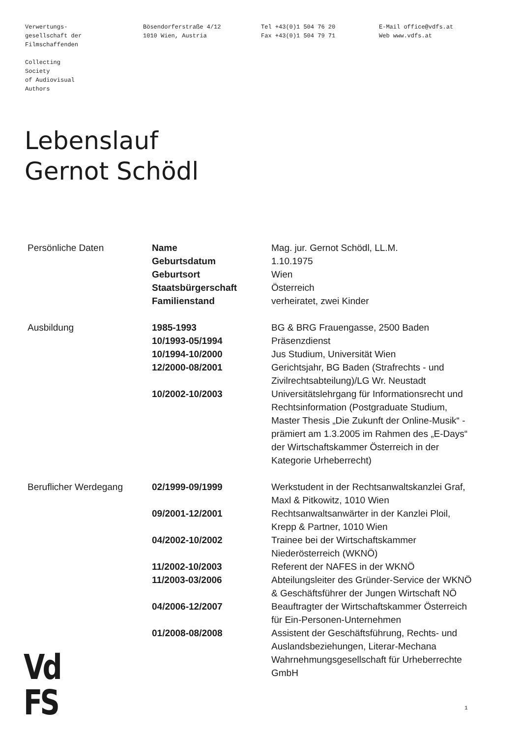Verwertungs-
gesellschaft der
Filmschaffenden
Collecting
Society
of Audiovisual
Authors
Bösendorferstraße 4/12
1010 Wien, Austria
Tel +43(0)1 504 76 20
Fax +43(0)1 504 79 71
E-Mail office@vdfs.at
Web www.vdfs.at
Lebenslauf
Gernot Schödl
| Persönliche Daten | Name | Mag. jur. Gernot Schödl, LL.M. |
| | Geburtsdatum | 1.10.1975 |
| | Geburtsort | Wien |
| | Staatsbürgerschaft | Österreich |
| | Familienstand | verheiratet, zwei Kinder |
| Ausbildung | 1985-1993 | BG & BRG Frauengasse, 2500 Baden |
| | 10/1993-05/1994 | Präsenzdienst |
| | 10/1994-10/2000 | Jus Studium, Universität Wien |
| | 12/2000-08/2001 | Gerichtsjahr, BG Baden (Strafrechts - und Zivilrechtsabteilung)/LG Wr. Neustadt |
| | 10/2002-10/2003 | Universitätslehrgang für Informationsrecht und Rechtsinformation (Postgraduate Studium, Master Thesis „Die Zukunft der Online-Musik“ - prämiert am 1.3.2005 im Rahmen des „E-Days“ der Wirtschaftskammer Österreich in der Kategorie Urheberrecht) |
| Beruflicher Werdegang | 02/1999-09/1999 | Werkstudent in der Rechtsanwaltskanzlei Graf, Maxl & Pitkowitz, 1010 Wien |
| | 09/2001-12/2001 | Rechtsanwaltsanwärter in der Kanzlei Ploil, Krepp & Partner, 1010 Wien |
| | 04/2002-10/2002 | Trainee bei der Wirtschaftskammer Niederösterreich (WKNÖ) |
| | 11/2002-10/2003 | Referent der NAFES in der WKNÖ |
| | 11/2003-03/2006 | Abteilungsleiter des Gründer-Service der WKNÖ & Geschäftsführer der Jungen Wirtschaft NÖ |
| | 04/2006-12/2007 | Beauftragter der Wirtschaftskammer Österreich für Ein-Personen-Unternehmen |
| | 01/2008-08/2008 | Assistent der Geschäftsführung, Rechts- und Auslandsbeziehungen, Literar-Mechana Wahrnehmungsgesellschaft für Urheberrechte GmbH |
Vd
FS
1